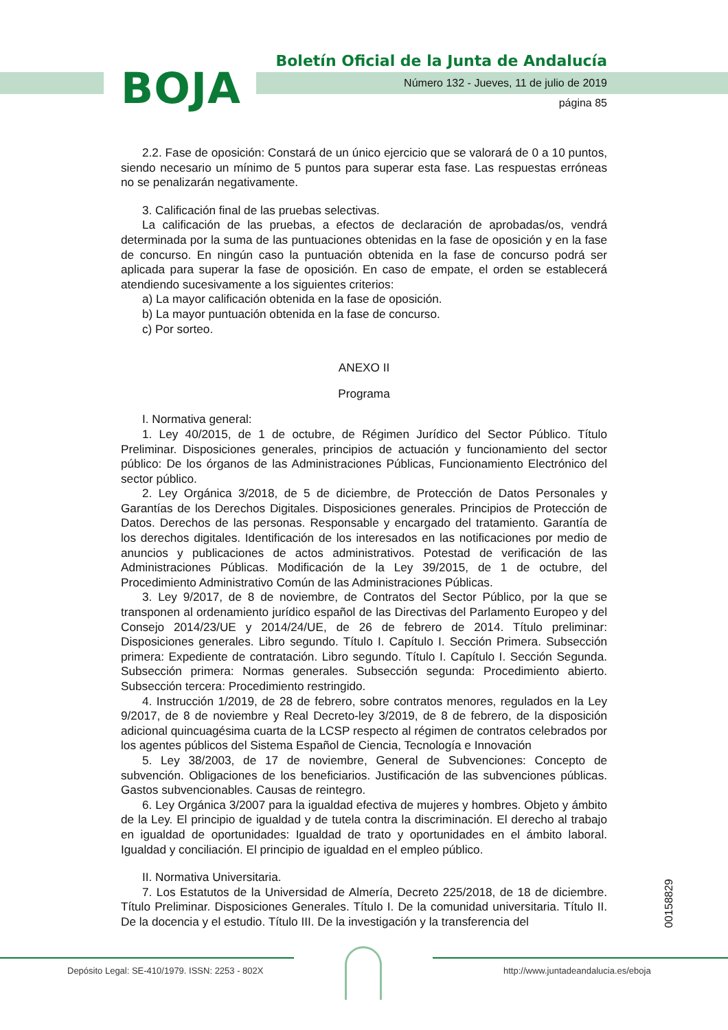BOJA
Boletín Oficial de la Junta de Andalucía
Número 132 - Jueves, 11 de julio de 2019
página 85
2.2. Fase de oposición: Constará de un único ejercicio que se valorará de 0 a 10 puntos, siendo necesario un mínimo de 5 puntos para superar esta fase. Las respuestas erróneas no se penalizarán negativamente.
3. Calificación final de las pruebas selectivas.
La calificación de las pruebas, a efectos de declaración de aprobadas/os, vendrá determinada por la suma de las puntuaciones obtenidas en la fase de oposición y en la fase de concurso. En ningún caso la puntuación obtenida en la fase de concurso podrá ser aplicada para superar la fase de oposición. En caso de empate, el orden se establecerá atendiendo sucesivamente a los siguientes criterios:
a) La mayor calificación obtenida en la fase de oposición.
b) La mayor puntuación obtenida en la fase de concurso.
c) Por sorteo.
ANEXO II
Programa
I. Normativa general:
1. Ley 40/2015, de 1 de octubre, de Régimen Jurídico del Sector Público. Título Preliminar. Disposiciones generales, principios de actuación y funcionamiento del sector público: De los órganos de las Administraciones Públicas, Funcionamiento Electrónico del sector público.
2. Ley Orgánica 3/2018, de 5 de diciembre, de Protección de Datos Personales y Garantías de los Derechos Digitales. Disposiciones generales. Principios de Protección de Datos. Derechos de las personas. Responsable y encargado del tratamiento. Garantía de los derechos digitales. Identificación de los interesados en las notificaciones por medio de anuncios y publicaciones de actos administrativos. Potestad de verificación de las Administraciones Públicas. Modificación de la Ley 39/2015, de 1 de octubre, del Procedimiento Administrativo Común de las Administraciones Públicas.
3. Ley 9/2017, de 8 de noviembre, de Contratos del Sector Público, por la que se transponen al ordenamiento jurídico español de las Directivas del Parlamento Europeo y del Consejo 2014/23/UE y 2014/24/UE, de 26 de febrero de 2014. Título preliminar: Disposiciones generales. Libro segundo. Título I. Capítulo I. Sección Primera. Subsección primera: Expediente de contratación. Libro segundo. Título I. Capítulo I. Sección Segunda. Subsección primera: Normas generales. Subsección segunda: Procedimiento abierto. Subsección tercera: Procedimiento restringido.
4. Instrucción 1/2019, de 28 de febrero, sobre contratos menores, regulados en la Ley 9/2017, de 8 de noviembre y Real Decreto-ley 3/2019, de 8 de febrero, de la disposición adicional quincuagésima cuarta de la LCSP respecto al régimen de contratos celebrados por los agentes públicos del Sistema Español de Ciencia, Tecnología e Innovación
5. Ley 38/2003, de 17 de noviembre, General de Subvenciones: Concepto de subvención. Obligaciones de los beneficiarios. Justificación de las subvenciones públicas. Gastos subvencionables. Causas de reintegro.
6. Ley Orgánica 3/2007 para la igualdad efectiva de mujeres y hombres. Objeto y ámbito de la Ley. El principio de igualdad y de tutela contra la discriminación. El derecho al trabajo en igualdad de oportunidades: Igualdad de trato y oportunidades en el ámbito laboral. Igualdad y conciliación. El principio de igualdad en el empleo público.
II. Normativa Universitaria.
7. Los Estatutos de la Universidad de Almería, Decreto 225/2018, de 18 de diciembre. Título Preliminar. Disposiciones Generales. Título I. De la comunidad universitaria. Título II. De la docencia y el estudio. Título III. De la investigación y la transferencia del
00158829
Depósito Legal: SE-410/1979. ISSN: 2253 - 802X
http://www.juntadeandalucia.es/eboja